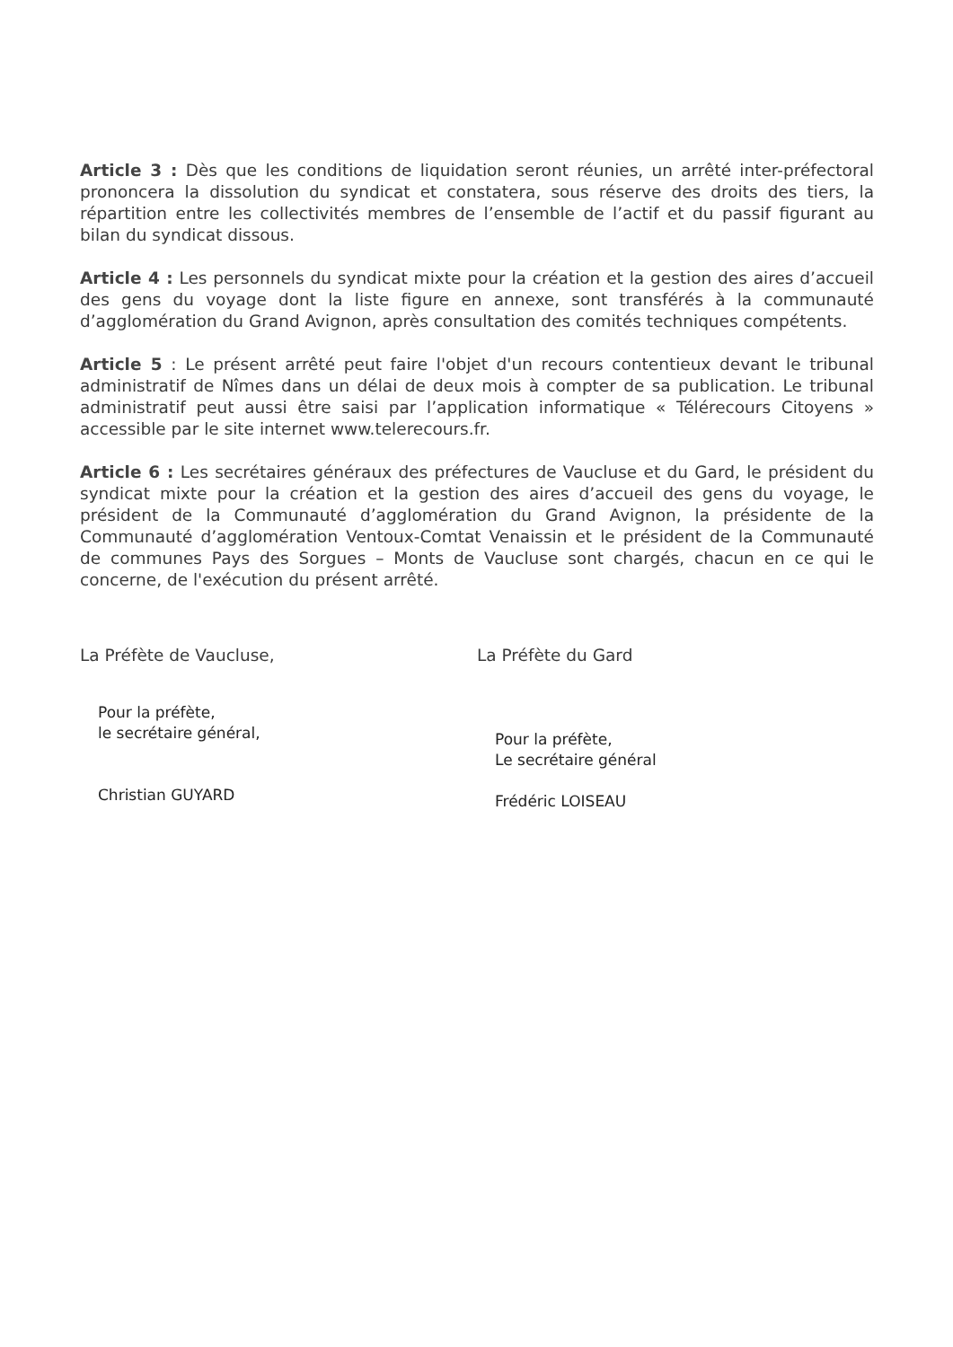Article 3 : Dès que les conditions de liquidation seront réunies, un arrêté inter-préfectoral prononcera la dissolution du syndicat et constatera, sous réserve des droits des tiers, la répartition entre les collectivités membres de l’ensemble de l’actif et du passif figurant au bilan du syndicat dissous.
Article 4 : Les personnels du syndicat mixte pour la création et la gestion des aires d’accueil des gens du voyage dont la liste figure en annexe, sont transférés à la communauté d’agglomération du Grand Avignon, après consultation des comités techniques compétents.
Article 5 : Le présent arrêté peut faire l'objet d'un recours contentieux devant le tribunal administratif de Nîmes dans un délai de deux mois à compter de sa publication. Le tribunal administratif peut aussi être saisi par l’application informatique « Télérecours Citoyens » accessible par le site internet www.telerecours.fr.
Article 6 : Les secrétaires généraux des préfectures de Vaucluse et du Gard, le président du syndicat mixte pour la création et la gestion des aires d’accueil des gens du voyage, le président de la Communauté d’agglomération du Grand Avignon, la présidente de la Communauté d’agglomération Ventoux-Comtat Venaissin et le président de la Communauté de communes Pays des Sorgues – Monts de Vaucluse sont chargés, chacun en ce qui le concerne, de l'exécution du présent arrêté.
La Préfète de Vaucluse,
Pour la préfète,
le secrétaire général,
Christian GUYARD
La Préfète du Gard
Pour la préfète,
Le secrétaire général
Frédéric LOISEAU